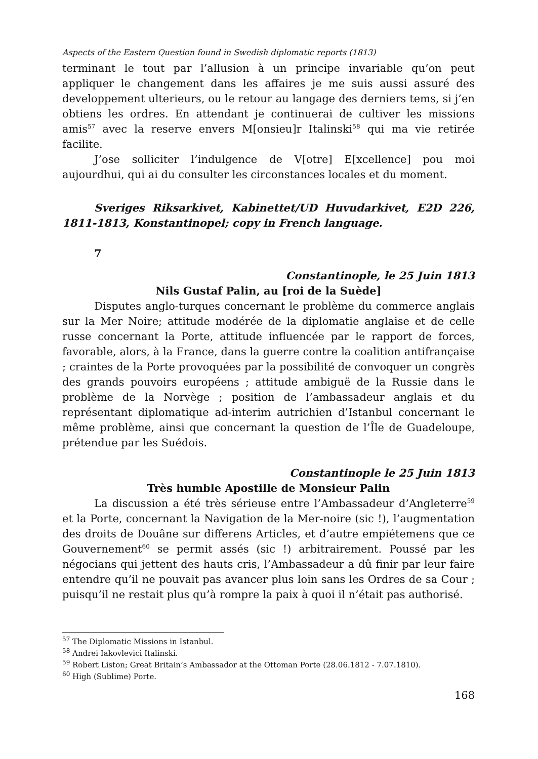Aspects of the Eastern Question found in Swedish diplomatic reports (1813)
terminant le tout par l’allusion à un principe invariable qu’on peut appliquer le changement dans les affaires je me suis aussi assuré des developpement ulterieurs, ou le retour au langage des derniers tems, si j’en obtiens les ordres. En attendant je continuerai de cultiver les missions amis<sup>57</sup> avec la reserve envers M[onsieu]r Italinski<sup>58</sup> qui ma vie retirée facilite.
J’ose solliciter l’indulgence de V[otre] E[xcellence] pou moi aujourdhui, qui ai du consulter les circonstances locales et du moment.
Sveriges Riksarkivet, Kabinettet/UD Huvudarkivet, E2D 226, 1811-1813, Konstantinopel; copy in French language.
7
Constantinople, le 25 Juin 1813
Nils Gustaf Palin, au [roi de la Suède]
Disputes anglo-turques concernant le problème du commerce anglais sur la Mer Noire; attitude modérée de la diplomatie anglaise et de celle russe concernant la Porte, attitude influencée par le rapport de forces, favorable, alors, à la France, dans la guerre contre la coalition antifrançaise ; craintes de la Porte provoquées par la possibilité de convoquer un congrès des grands pouvoirs européens ; attitude ambiguë de la Russie dans le problème de la Norvège ; position de l’ambassadeur anglais et du représentant diplomatique ad-interim autrichien d’Istanbul concernant le même problème, ainsi que concernant la question de l’Île de Guadeloupe, prétendue par les Suédois.
Constantinople le 25 Juin 1813
Très humble Apostille de Monsieur Palin
La discussion a été très sérieuse entre l’Ambassadeur d’Angleterre<sup>59</sup> et la Porte, concernant la Navigation de la Mer-noire (sic !), l’augmentation des droits de Douâne sur differens Articles, et d’autre empiétemens que ce Gouvernement<sup>60</sup> se permit assés (sic !) arbitrairement. Poussé par les négocians qui jettent des hauts cris, l’Ambassadeur a dû finir par leur faire entendre qu’il ne pouvait pas avancer plus loin sans les Ordres de sa Cour ; puisqu’il ne restait plus qu’à rompre la paix à quoi il n’était pas authorisé.
<sup>57</sup> The Diplomatic Missions in Istanbul.
<sup>58</sup> Andrei Iakovlevici Italinski.
<sup>59</sup> Robert Liston; Great Britain’s Ambassador at the Ottoman Porte (28.06.1812 - 7.07.1810).
<sup>60</sup> High (Sublime) Porte.
168